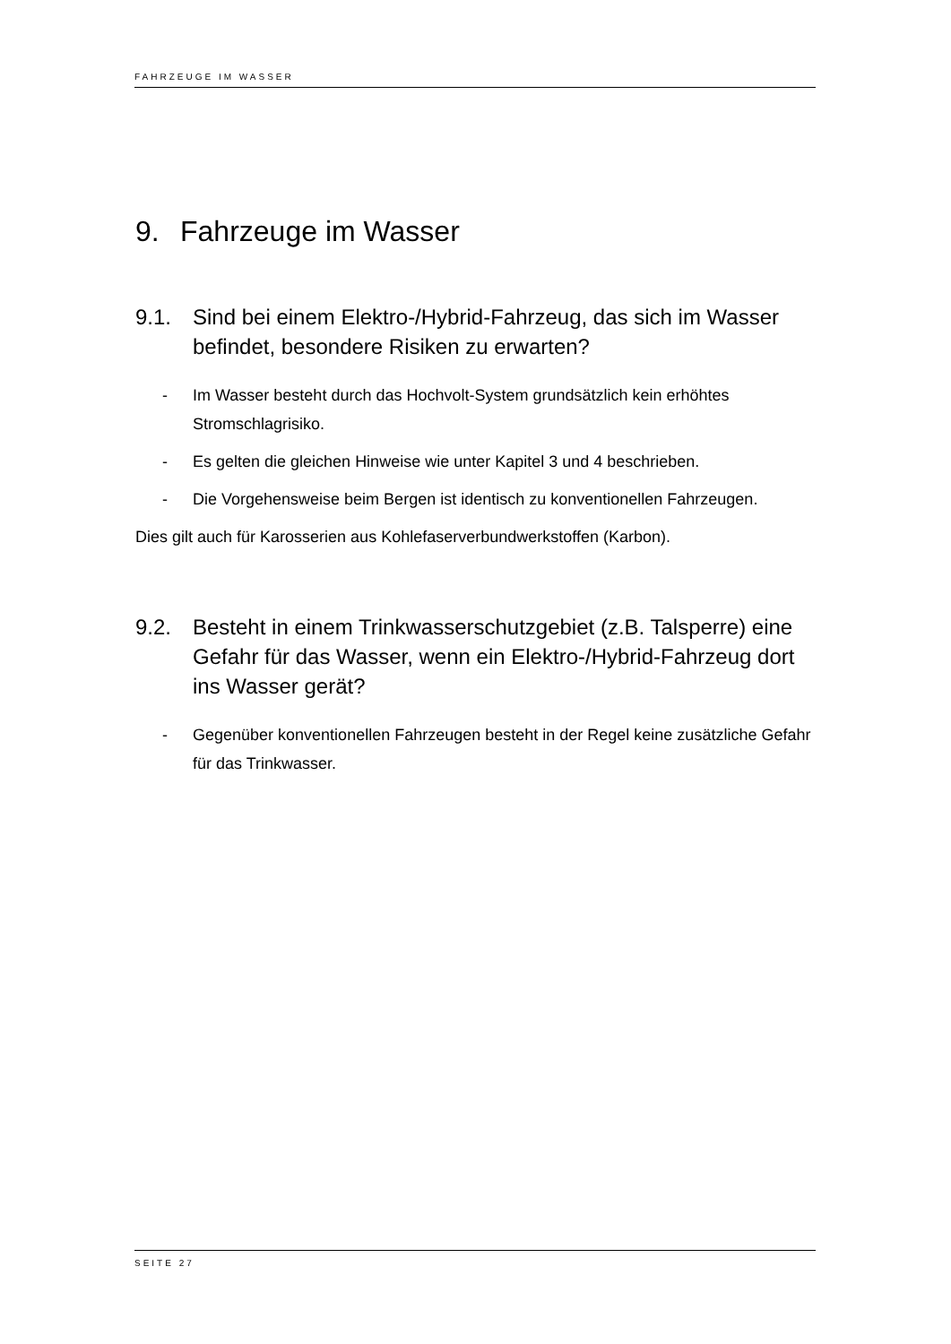FAHRZEUGE IM WASSER
9. Fahrzeuge im Wasser
9.1. Sind bei einem Elektro-/Hybrid-Fahrzeug, das sich im Wasser befindet, besondere Risiken zu erwarten?
- Im Wasser besteht durch das Hochvolt-System grundsätzlich kein erhöhtes Stromschlagrisiko.
- Es gelten die gleichen Hinweise wie unter Kapitel 3 und 4 beschrieben.
- Die Vorgehensweise beim Bergen ist identisch zu konventionellen Fahrzeugen.
Dies gilt auch für Karosserien aus Kohlefaserverbundwerkstoffen (Karbon).
9.2. Besteht in einem Trinkwasserschutzgebiet (z.B. Talsperre) eine Gefahr für das Wasser, wenn ein Elektro-/Hybrid-Fahrzeug dort ins Wasser gerät?
- Gegenüber konventionellen Fahrzeugen besteht in der Regel keine zusätzliche Gefahr für das Trinkwasser.
SEITE 27